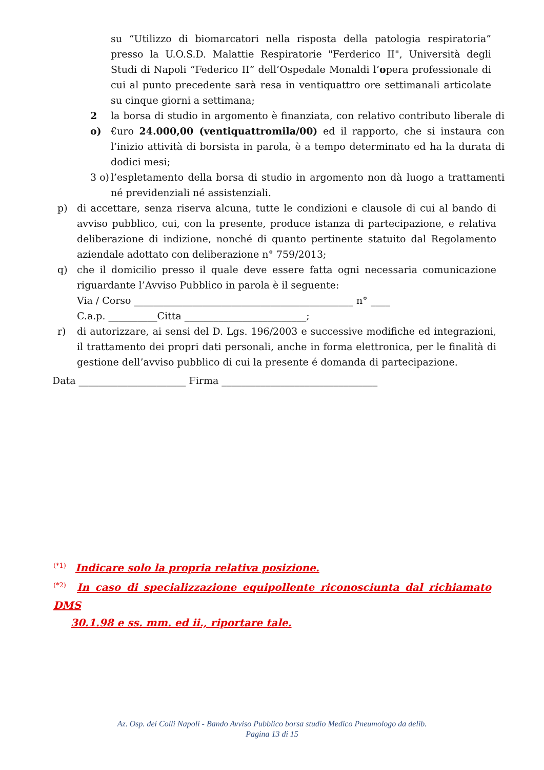su “Utilizzo di biomarcatori nella risposta della patologia respiratoria” presso la U.O.S.D. Malattie Respiratorie "Ferderico II", Università degli Studi di Napoli “Federico II” dell’Ospedale Monaldi l’opera professionale di cui al punto precedente sarà resa in ventiquattro ore settimanali articolate su cinque giorni a settimana;
2 o)
la borsa di studio in argomento è finanziata, con relativo contributo liberale di €uro 24.000,00 (ventiquattromila/00) ed il rapporto, che si instaura con l’inizio attività di borsista in parola, è a tempo determinato ed ha la durata di dodici mesi;
3 o)
l’espletamento della borsa di studio in argomento non dà luogo a trattamenti né previdenziali né assistenziali.
p) di accettare, senza riserva alcuna, tutte le condizioni e clausole di cui al bando di avviso pubblico, cui, con la presente, produce istanza di partecipazione, e relativa deliberazione di indizione, nonché di quanto pertinente statuito dal Regolamento aziendale adottato con deliberazione n° 759/2013;
q) che il domicilio presso il quale deve essere fatta ogni necessaria comunicazione riguardante l’Avviso Pubblico in parola è il seguente:
Via / Corso _____________________________________________ n° ____
C.a.p. __________Citta _________________________;
r) di autorizzare, ai sensi del D. Lgs. 196/2003 e successive modifiche ed integrazioni, il trattamento dei propri dati personali, anche in forma elettronica, per le finalità di gestione dell’avviso pubblico di cui la presente é domanda di partecipazione.
Data ______________________ Firma ________________________________
<sup>(*1)</sup> Indicare solo la propria relativa posizione.
<sup>(*2)</sup> In caso di specializzazione equipollente riconosciunta dal richiamato DMS
30.1.98 e ss. mm. ed ii., riportare tale.
Az. Osp. dei Colli Napoli - Bando Avviso Pubblico borsa studio Medico Pneumologo da delib.
Pagina 13 di 15